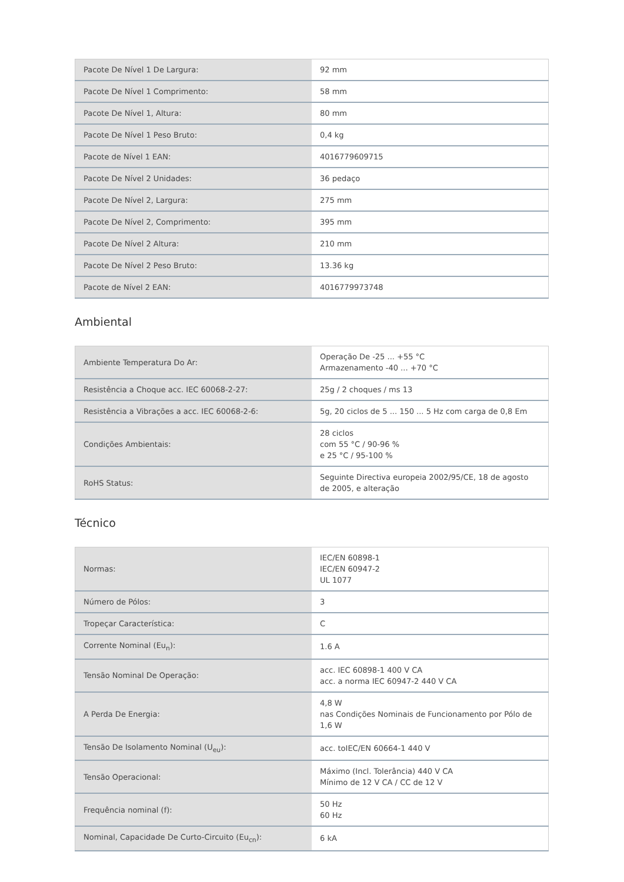| Pacote De Nível 1 De Largura: | 92 mm |
| Pacote De Nível 1 Comprimento: | 58 mm |
| Pacote De Nível 1, Altura: | 80 mm |
| Pacote De Nível 1 Peso Bruto: | 0,4 kg |
| Pacote de Nível 1 EAN: | 4016779609715 |
| Pacote De Nível 2 Unidades: | 36 pedaço |
| Pacote De Nível 2, Largura: | 275 mm |
| Pacote De Nível 2, Comprimento: | 395 mm |
| Pacote De Nível 2 Altura: | 210 mm |
| Pacote De Nível 2 Peso Bruto: | 13.36 kg |
| Pacote de Nível 2 EAN: | 4016779973748 |
Ambiental
| Ambiente Temperatura Do Ar: | Operação De -25 ... +55 °C Armazenamento -40 ... +70 °C |
| Resistência a Choque acc. IEC 60068-2-27: | 25g / 2 choques / ms 13 |
| Resistência a Vibrações a acc. IEC 60068-2-6: | 5g, 20 ciclos de 5 ... 150 ... 5 Hz com carga de 0,8 Em |
| Condições Ambientais: | 28 ciclos com 55 °C / 90-96 % e 25 °C / 95-100 % |
| RoHS Status: | Seguinte Directiva europeia 2002/95/CE, 18 de agosto de 2005, e alteração |
Técnico
| Normas: | IEC/EN 60898-1 IEC/EN 60947-2 UL 1077 |
| Número de Pólos: | 3 |
| Tropeçar Característica: | C |
| Corrente Nominal (Eu<sub>n</sub>): | 1.6 A |
| Tensão Nominal De Operação: | acc. IEC 60898-1 400 V CA acc. a norma IEC 60947-2 440 V CA |
| A Perda De Energia: | 4,8 W nas Condições Nominais de Funcionamento por Pólo de 1,6 W |
| Tensão De Isolamento Nominal (U<sub>eu</sub>): | acc. toIEC/EN 60664-1 440 V |
| Tensão Operacional: | Máximo (Incl. Tolerância) 440 V CA Mínimo de 12 V CA / CC de 12 V |
| Frequência nominal (f): | 50 Hz 60 Hz |
| Nominal, Capacidade De Curto-Circuito (Eu<sub>cn</sub>): | 6 kA |